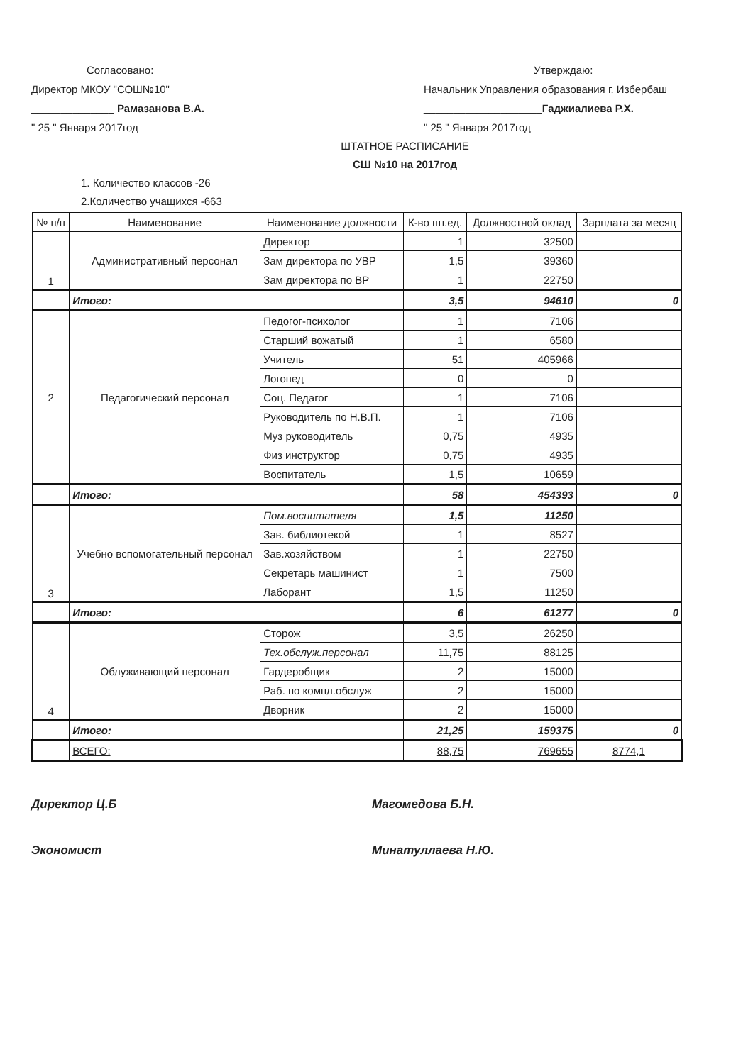Согласовано:
Директор МКОУ "СОШ№10"
______________ Рамазанова В.А.
" 25 " Января 2017год
Утверждаю:
Начальник Управления образования г. Избербаш
____________________Гаджиалиева Р.Х.
" 25 " Января 2017год
ШТАТНОЕ РАСПИСАНИЕ
СШ №10 на 2017год
1. Количество классов -26
2.Количество учащихся -663
| № п/п | Наименование | Наименование должности | К-во шт.ед. | Должностной оклад | Зарплата за месяц |
| --- | --- | --- | --- | --- | --- |
| 1 | Административный персонал | Директор | 1 | 32500 | |
| | | Зам директора по УВР | 1,5 | 39360 | |
| | | Зам директора по ВР | 1 | 22750 | |
| | Итого: | | 3,5 | 94610 | 0 |
| 2 | Педагогический персонал | Педогог-психолог | 1 | 7106 | |
| | | Старший вожатый | 1 | 6580 | |
| | | Учитель | 51 | 405966 | |
| | | Логопед | 0 | 0 | |
| | | Соц. Педагог | 1 | 7106 | |
| | | Руководитель по Н.В.П. | 1 | 7106 | |
| | | Муз руководитель | 0,75 | 4935 | |
| | | Физ инструктор | 0,75 | 4935 | |
| | | Воспитатель | 1,5 | 10659 | |
| | Итого: | | 58 | 454393 | 0 |
| 3 | Учебно вспомогательный персонал | Пом.воспитателя | 1,5 | 11250 | |
| | | Зав. библиотекой | 1 | 8527 | |
| | | Зав.хозяйством | 1 | 22750 | |
| | | Секретарь машинист | 1 | 7500 | |
| | | Лаборант | 1,5 | 11250 | |
| | Итого: | | 6 | 61277 | 0 |
| 4 | Облуживающий персонал | Сторож | 3,5 | 26250 | |
| | | Тех.обслуж.персонал | 11,75 | 88125 | |
| | | Гардеробщик | 2 | 15000 | |
| | | Раб. по компл.обслуж | 2 | 15000 | |
| | | Дворник | 2 | 15000 | |
| | Итого: | | 21,25 | 159375 | 0 |
| | ВСЕГО: | | 88,75 | 769655 | 8774,1 |
Директор Ц.Б Магомедова Б.Н.
Экономист Минатуллаева Н.Ю.